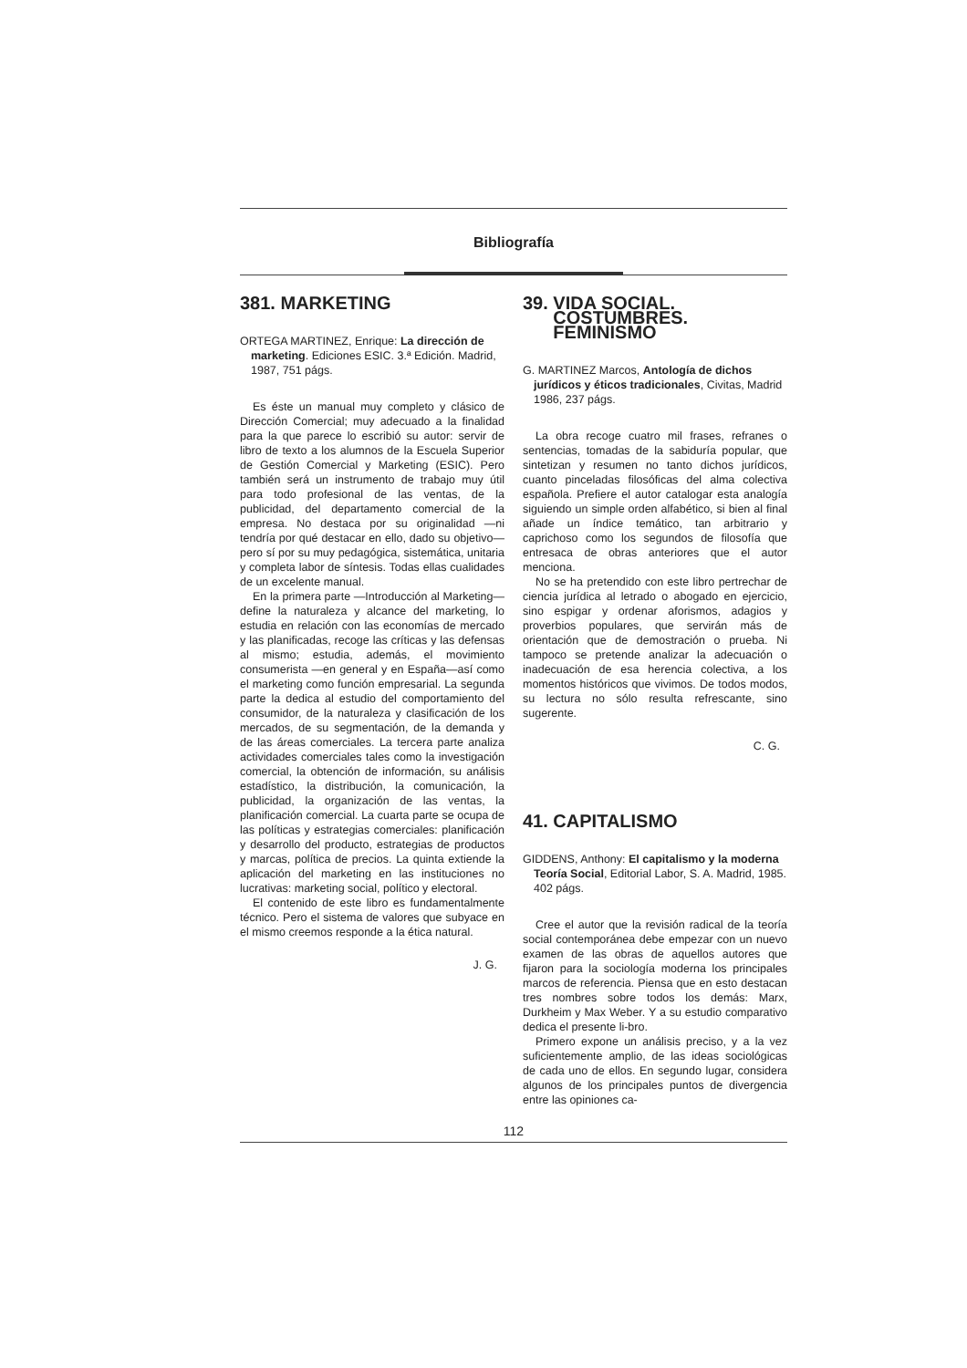Bibliografía
381. MARKETING
ORTEGA MARTINEZ, Enrique: La dirección de marketing. Ediciones ESIC. 3.ª Edición. Madrid, 1987, 751 págs.
Es éste un manual muy completo y clásico de Dirección Comercial; muy adecuado a la finalidad para la que parece lo escribió su autor: servir de libro de texto a los alumnos de la Escuela Superior de Gestión Comercial y Marketing (ESIC). Pero también será un instrumento de trabajo muy útil para todo profesional de las ventas, de la publicidad, del departamento comercial de la empresa. No destaca por su originalidad —ni tendría por qué destacar en ello, dado su objetivo— pero sí por su muy pedagógica, sistemática, unitaria y completa labor de síntesis. Todas ellas cualidades de un excelente manual.
En la primera parte —Introducción al Marketing— define la naturaleza y alcance del marketing, lo estudia en relación con las economías de mercado y las planificadas, recoge las críticas y las defensas al mismo; estudia, además, el movimiento consumerista —en general y en España—así como el marketing como función empresarial. La segunda parte la dedica al estudio del comportamiento del consumidor, de la naturaleza y clasificación de los mercados, de su segmentación, de la demanda y de las áreas comerciales. La tercera parte analiza actividades comerciales tales como la investigación comercial, la obtención de información, su análisis estadístico, la distribución, la comunicación, la publicidad, la organización de las ventas, la planificación comercial. La cuarta parte se ocupa de las políticas y estrategias comerciales: planificación y desarrollo del producto, estrategias de productos y marcas, política de precios. La quinta extiende la aplicación del marketing en las instituciones no lucrativas: marketing social, político y electoral.
El contenido de este libro es fundamentalmente técnico. Pero el sistema de valores que subyace en el mismo creemos responde a la ética natural.
J. G.
39. VIDA SOCIAL.
COSTUMBRES.
FEMINISMO
G. MARTINEZ Marcos, Antología de dichos jurídicos y éticos tradicionales, Civitas, Madrid 1986, 237 págs.
La obra recoge cuatro mil frases, refranes o sentencias, tomadas de la sabiduría popular, que sintetizan y resumen no tanto dichos jurídicos, cuanto pinceladas filosóficas del alma colectiva española. Prefiere el autor catalogar esta analogía siguiendo un simple orden alfabético, si bien al final añade un índice temático, tan arbitrario y caprichoso como los segundos de filosofía que entresaca de obras anteriores que el autor menciona.
No se ha pretendido con este libro pertrechar de ciencia jurídica al letrado o abogado en ejercicio, sino espigar y ordenar aforismos, adagios y proverbios populares, que servirán más de orientación que de demostración o prueba. Ni tampoco se pretende analizar la adecuación o inadecuación de esa herencia colectiva, a los momentos históricos que vivimos. De todos modos, su lectura no sólo resulta refrescante, sino sugerente.
C. G.
41. CAPITALISMO
GIDDENS, Anthony: El capitalismo y la moderna Teoría Social, Editorial Labor, S. A. Madrid, 1985. 402 págs.
Cree el autor que la revisión radical de la teoría social contemporánea debe empezar con un nuevo examen de las obras de aquellos autores que fijaron para la sociología moderna los principales marcos de referencia. Piensa que en esto destacan tres nombres sobre todos los demás: Marx, Durkheim y Max Weber. Y a su estudio comparativo dedica el presente li-bro.
Primero expone un análisis preciso, y a la vez suficientemente amplio, de las ideas sociológicas de cada uno de ellos. En segundo lugar, considera algunos de los principales puntos de divergencia entre las opiniones ca-
112